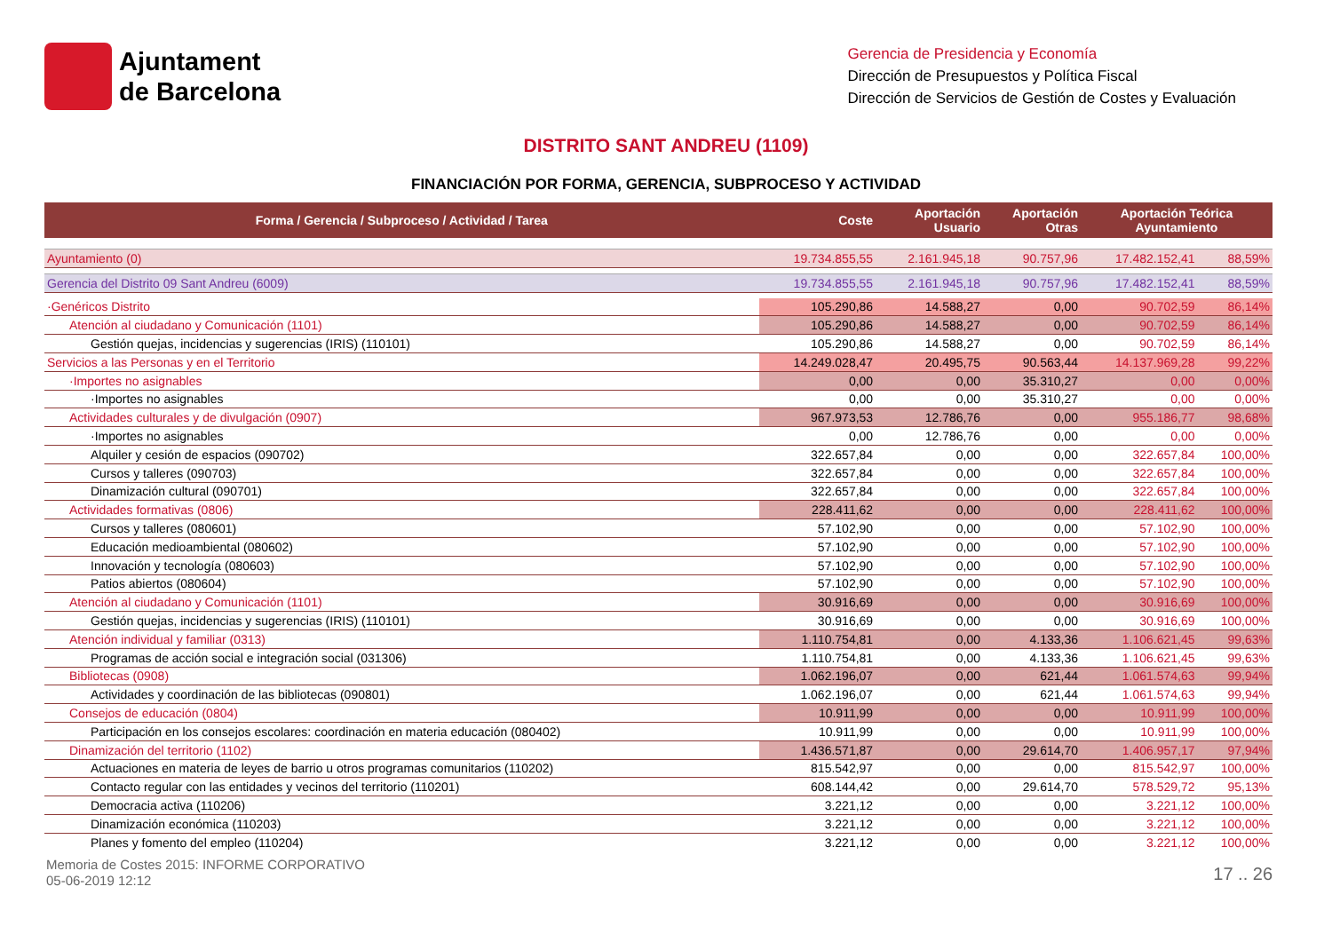Ajuntament
de Barcelona
Gerencia de Presidencia y Economía
Dirección de Presupuestos y Política Fiscal
Dirección de Servicios de Gestión de Costes y Evaluación
DISTRITO SANT ANDREU (1109)
FINANCIACIÓN POR FORMA, GERENCIA, SUBPROCESO Y ACTIVIDAD
| Forma / Gerencia / Subproceso / Actividad / Tarea | Coste | Aportación Usuario | Aportación Otras | Aportación Teórica Ayuntamiento | |
| --- | --- | --- | --- | --- | --- |
| Ayuntamiento (0) | 19.734.855,55 | 2.161.945,18 | 90.757,96 | 17.482.152,41 | 88,59% |
| Gerencia del Distrito 09 Sant Andreu (6009) | 19.734.855,55 | 2.161.945,18 | 90.757,96 | 17.482.152,41 | 88,59% |
| ·Genéricos Distrito | 105.290,86 | 14.588,27 | 0,00 | 90.702,59 | 86,14% |
| Atención al ciudadano y Comunicación (1101) | 105.290,86 | 14.588,27 | 0,00 | 90.702,59 | 86,14% |
| Gestión quejas, incidencias y sugerencias (IRIS) (110101) | 105.290,86 | 14.588,27 | 0,00 | 90.702,59 | 86,14% |
| Servicios a las Personas y en el Territorio | 14.249.028,47 | 20.495,75 | 90.563,44 | 14.137.969,28 | 99,22% |
| ·Importes no asignables | 0,00 | 0,00 | 35.310,27 | 0,00 | 0,00% |
| ·Importes no asignables | 0,00 | 0,00 | 35.310,27 | 0,00 | 0,00% |
| Actividades culturales y de divulgación (0907) | 967.973,53 | 12.786,76 | 0,00 | 955.186,77 | 98,68% |
| ·Importes no asignables | 0,00 | 12.786,76 | 0,00 | 0,00 | 0,00% |
| Alquiler y cesión de espacios (090702) | 322.657,84 | 0,00 | 0,00 | 322.657,84 | 100,00% |
| Cursos y talleres (090703) | 322.657,84 | 0,00 | 0,00 | 322.657,84 | 100,00% |
| Dinamización cultural (090701) | 322.657,84 | 0,00 | 0,00 | 322.657,84 | 100,00% |
| Actividades formativas (0806) | 228.411,62 | 0,00 | 0,00 | 228.411,62 | 100,00% |
| Cursos y talleres (080601) | 57.102,90 | 0,00 | 0,00 | 57.102,90 | 100,00% |
| Educación medioambiental (080602) | 57.102,90 | 0,00 | 0,00 | 57.102,90 | 100,00% |
| Innovación y tecnología (080603) | 57.102,90 | 0,00 | 0,00 | 57.102,90 | 100,00% |
| Patios abiertos (080604) | 57.102,90 | 0,00 | 0,00 | 57.102,90 | 100,00% |
| Atención al ciudadano y Comunicación (1101) | 30.916,69 | 0,00 | 0,00 | 30.916,69 | 100,00% |
| Gestión quejas, incidencias y sugerencias (IRIS) (110101) | 30.916,69 | 0,00 | 0,00 | 30.916,69 | 100,00% |
| Atención individual y familiar (0313) | 1.110.754,81 | 0,00 | 4.133,36 | 1.106.621,45 | 99,63% |
| Programas de acción social e integración social (031306) | 1.110.754,81 | 0,00 | 4.133,36 | 1.106.621,45 | 99,63% |
| Bibliotecas (0908) | 1.062.196,07 | 0,00 | 621,44 | 1.061.574,63 | 99,94% |
| Actividades y coordinación de las bibliotecas (090801) | 1.062.196,07 | 0,00 | 621,44 | 1.061.574,63 | 99,94% |
| Consejos de educación (0804) | 10.911,99 | 0,00 | 0,00 | 10.911,99 | 100,00% |
| Participación en los consejos escolares: coordinación en materia educación (080402) | 10.911,99 | 0,00 | 0,00 | 10.911,99 | 100,00% |
| Dinamización del territorio (1102) | 1.436.571,87 | 0,00 | 29.614,70 | 1.406.957,17 | 97,94% |
| Actuaciones en materia de leyes de barrio u otros programas comunitarios (110202) | 815.542,97 | 0,00 | 0,00 | 815.542,97 | 100,00% |
| Contacto regular con las entidades y vecinos del territorio (110201) | 608.144,42 | 0,00 | 29.614,70 | 578.529,72 | 95,13% |
| Democracia activa (110206) | 3.221,12 | 0,00 | 0,00 | 3.221,12 | 100,00% |
| Dinamización económica (110203) | 3.221,12 | 0,00 | 0,00 | 3.221,12 | 100,00% |
| Planes y fomento del empleo (110204) | 3.221,12 | 0,00 | 0,00 | 3.221,12 | 100,00% |
Memoria de Costes 2015: INFORME CORPORATIVO
05-06-2019 12:12
17 .. 26